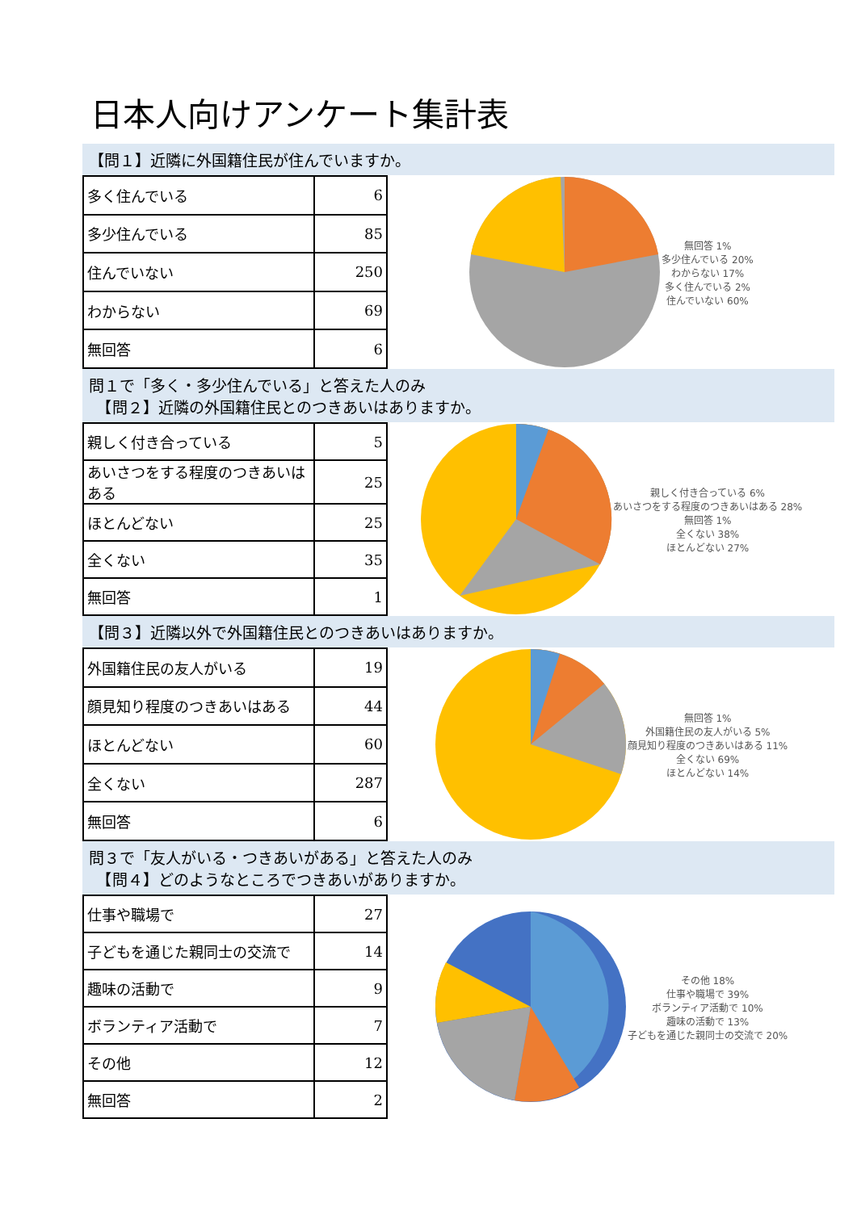日本人向けアンケート集計表
【問１】近隣に外国籍住民が住んでいますか。
| 多く住んでいる | 6 |
| 多少住んでいる | 85 |
| 住んでいない | 250 |
| わからない | 69 |
| 無回答 | 6 |
無回答 1%
多少住んでいる 20%
わからない 17%
多く住んでいる 2%
住んでいない 60%
問１で「多く・多少住んでいる」と答えた人のみ
　【問２】近隣の外国籍住民とのつきあいはありますか。
| 親しく付き合っている | 5 |
| あいさつをする程度のつきあいはある | 25 |
| ほとんどない | 25 |
| 全くない | 35 |
| 無回答 | 1 |
親しく付き合っている 6%
あいさつをする程度のつきあいはある 28%
無回答 1%
全くない 38%
ほとんどない 27%
【問３】近隣以外で外国籍住民とのつきあいはありますか。
| 外国籍住民の友人がいる | 19 |
| 顔見知り程度のつきあいはある | 44 |
| ほとんどない | 60 |
| 全くない | 287 |
| 無回答 | 6 |
無回答 1%
外国籍住民の友人がいる 5%
顔見知り程度のつきあいはある 11%
全くない 69%
ほとんどない 14%
問３で「友人がいる・つきあいがある」と答えた人のみ
　【問４】どのようなところでつきあいがありますか。
| 仕事や職場で | 27 |
| 子どもを通じた親同士の交流で | 14 |
| 趣味の活動で | 9 |
| ボランティア活動で | 7 |
| その他 | 12 |
| 無回答 | 2 |
その他 18%
仕事や職場で 39%
ボランティア活動で 10%
趣味の活動で 13%
子どもを通じた親同士の交流で 20%